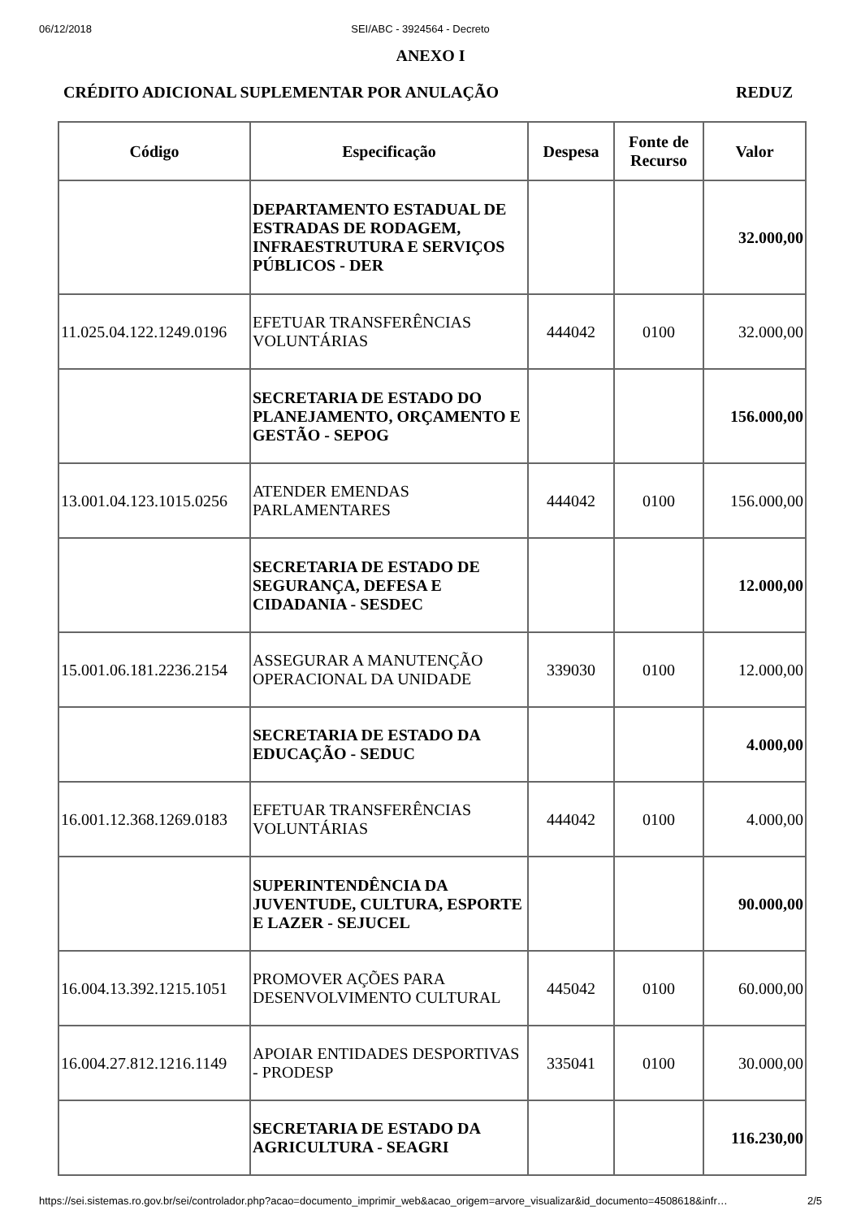06/12/2018 SEI/ABC - 3924564 - Decreto
ANEXO I
CRÉDITO ADICIONAL SUPLEMENTAR POR ANULAÇÃO REDUZ
| Código | Especificação | Despesa | Fonte de Recurso | Valor |
| --- | --- | --- | --- | --- |
| | DEPARTAMENTO ESTADUAL DE ESTRADAS DE RODAGEM, INFRAESTRUTURA E SERVIÇOS PÚBLICOS - DER | | | 32.000,00 |
| 11.025.04.122.1249.0196 | EFETUAR TRANSFERÊNCIAS VOLUNTÁRIAS | 444042 | 0100 | 32.000,00 |
| | SECRETARIA DE ESTADO DO PLANEJAMENTO, ORÇAMENTO E GESTÃO - SEPOG | | | 156.000,00 |
| 13.001.04.123.1015.0256 | ATENDER EMENDAS PARLAMENTARES | 444042 | 0100 | 156.000,00 |
| | SECRETARIA DE ESTADO DE SEGURANÇA, DEFESA E CIDADANIA - SESDEC | | | 12.000,00 |
| 15.001.06.181.2236.2154 | ASSEGURAR A MANUTENÇÃO OPERACIONAL DA UNIDADE | 339030 | 0100 | 12.000,00 |
| | SECRETARIA DE ESTADO DA EDUCAÇÃO - SEDUC | | | 4.000,00 |
| 16.001.12.368.1269.0183 | EFETUAR TRANSFERÊNCIAS VOLUNTÁRIAS | 444042 | 0100 | 4.000,00 |
| | SUPERINTENDÊNCIA DA JUVENTUDE, CULTURA, ESPORTE E LAZER - SEJUCEL | | | 90.000,00 |
| 16.004.13.392.1215.1051 | PROMOVER AÇÕES PARA DESENVOLVIMENTO CULTURAL | 445042 | 0100 | 60.000,00 |
| 16.004.27.812.1216.1149 | APOIAR ENTIDADES DESPORTIVAS - PRODESP | 335041 | 0100 | 30.000,00 |
| | SECRETARIA DE ESTADO DA AGRICULTURA - SEAGRI | | | 116.230,00 |
https://sei.sistemas.ro.gov.br/sei/controlador.php?acao=documento_imprimir_web&acao_origem=arvore_visualizar&id_documento=4508618&infr… 2/5